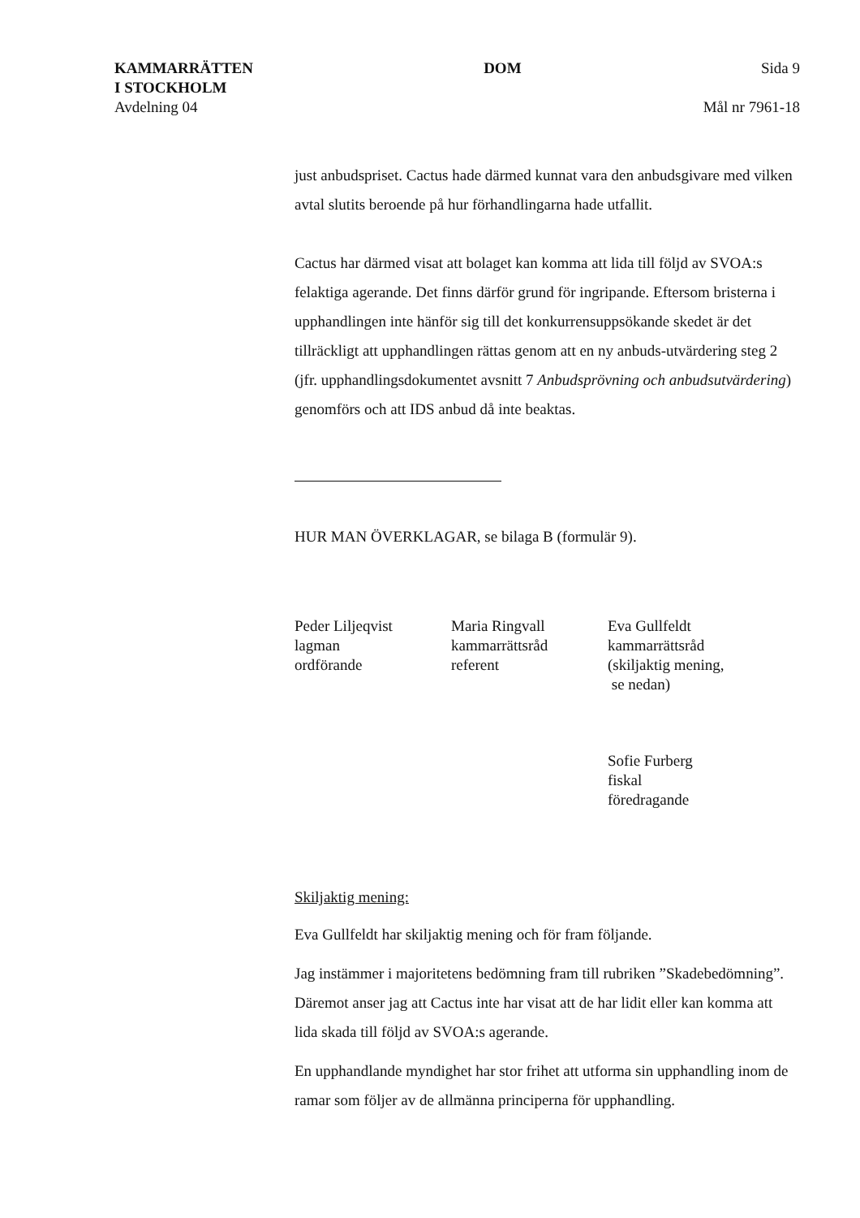KAMMARRÄTTEN
I STOCKHOLM
Avdelning 04
DOM Sida 9
Mål nr 7961-18
just anbudspriset. Cactus hade därmed kunnat vara den anbudsgivare med vilken avtal slutits beroende på hur förhandlingarna hade utfallit.
Cactus har därmed visat att bolaget kan komma att lida till följd av SVOA:s felaktiga agerande. Det finns därför grund för ingripande. Eftersom bristerna i upphandlingen inte hänför sig till det konkurrensuppsökande skedet är det tillräckligt att upphandlingen rättas genom att en ny anbuds-utvärdering steg 2 (jfr. upphandlingsdokumentet avsnitt 7 Anbudsprövning och anbudsutvärdering) genomförs och att IDS anbud då inte beaktas.
HUR MAN ÖVERKLAGAR, se bilaga B (formulär 9).
Peder Liljeqvist
lagman
ordförande
Maria Ringvall
kammarrättsråd
referent
Eva Gullfeldt
kammarrättsråd
(skiljaktig mening,
se nedan)
Sofie Furberg
fiskal
föredragande
Skiljaktig mening:
Eva Gullfeldt har skiljaktig mening och för fram följande.
Jag instämmer i majoritetens bedömning fram till rubriken ”Skadebedömning”. Däremot anser jag att Cactus inte har visat att de har lidit eller kan komma att lida skada till följd av SVOA:s agerande.
En upphandlande myndighet har stor frihet att utforma sin upphandling inom de ramar som följer av de allmänna principerna för upphandling.